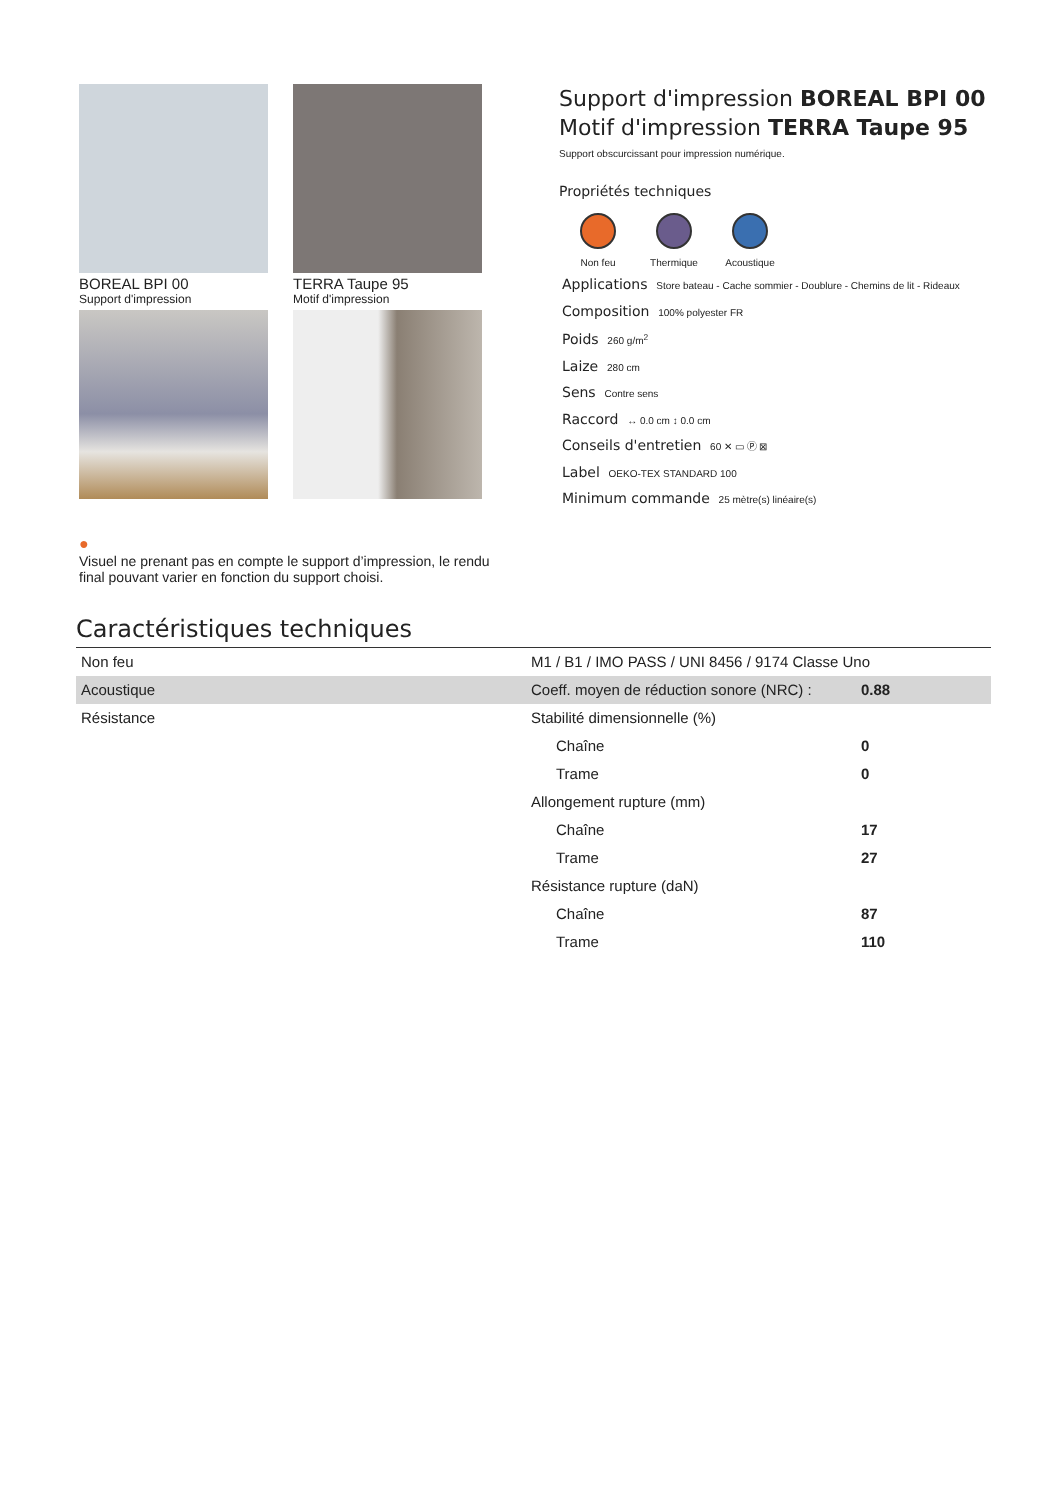BOREAL BPI 00
Support d'impression
TERRA Taupe 95
Motif d'impression
Support d'impression BOREAL BPI 00
Motif d'impression TERRA Taupe 95
Support obscurcissant pour impression numérique.
Propriétés techniques
Non feu Thermique Acoustique
Applications Store bateau - Cache sommier - Doublure - Chemins de lit - Rideaux
Composition 100% polyester FR
Poids 260 g/m<sup>2</sup>
Laize 280 cm
Sens Contre sens
Raccord ↔ 0.0 cm ↕ 0.0 cm
Conseils d'entretien 60 ✕ ▭ Ⓟ ⊠
Label OEKO-TEX STANDARD 100
Minimum commande 25 mètre(s) linéaire(s)
●
Visuel ne prenant pas en compte le support d’impression, le rendu final pouvant varier en fonction du support choisi.
Caractéristiques techniques
| Non feu | M1 / B1 / IMO PASS / UNI 8456 / 9174 Classe Uno | |
| Acoustique | Coeff. moyen de réduction sonore (NRC) : | 0.88 |
| Résistance | Stabilité dimensionnelle (%) | |
| | Chaîne | 0 |
| | Trame | 0 |
| | Allongement rupture (mm) | |
| | Chaîne | 17 |
| | Trame | 27 |
| | Résistance rupture (daN) | |
| | Chaîne | 87 |
| | Trame | 110 |